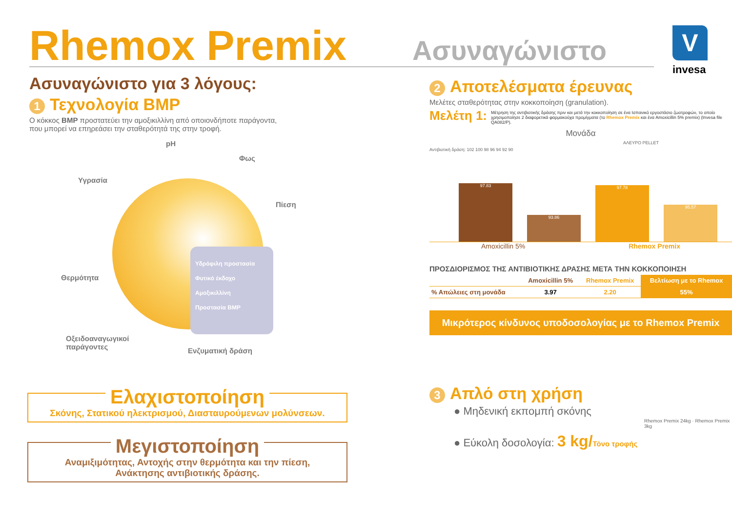Rhemox Premix
Ασυναγώνιστο
V
invesa
Ασυναγώνιστο για 3 λόγους:
1 Τεχνολογία BMP
Ο κόκκος BMP προστατεύει την αμοξικιλλίνη από οποιονδήποτε παράγοντα,
που μπορεί να επηρεάσει την σταθερότητά της στην τροφή.
Υδρόφιλη προστασία
Φυτικό έκδοχο
Αμοξικιλλίνη
Προστασία BMP
pH
Φως
Υγρασία
Πίεση
Θερμότητα
Οξειδοαναγωγικοί
παράγοντες Ενζυματική δράση
Ελαχιστοποίηση
Σκόνης, Στατικού ηλεκτρισμού, Διασταυρούμενων μολύνσεων.
Μεγιστοποίηση
Αναμιξιμότητας, Αντοχής στην θερμότητα και την πίεση,
Ανάκτησης αντιβιοτικής δράσης.
2 Αποτελέσματα έρευνας
Μελέτες σταθερότητας στην κοκκοποίηση (granulation).
Μελέτη 1:
Μέτρηση της αντιβιοτικής δράσης πριν και μετά την κοκκοποίηση σε ένα Ισπανικό εργοστάσιο ζωοτροφών, το οποίο χρησιμοποίησε 2 διαφορετικά φαρμακούχα προμίγματα (το Rhemox Premix και ένα Amoxicillin 5% premix) (Invesa file QA082/P).
Μονάδα
ΑΛΕΥΡΟ PELLET
Αντιβιοτική δράση: 102 100 98 96 94 92 90
97.83
93.86
97.78
95.57
Amoxicillin 5% Rhemox Premix
ΠΡΟΣΔΙΟΡΙΣΜΟΣ ΤΗΣ ΑΝΤΙΒΙΟΤΙΚΗΣ ΔΡΑΣΗΣ ΜΕΤΑ ΤΗΝ ΚΟΚΚΟΠΟΙΗΣΗ
| | Amoxicillin 5% | Rhemox Premix | Βελτίωση με το Rhemox |
| --- | --- | --- | --- |
| % Απώλειες στη μονάδα | 3.97 | 2.20 | 55% |
Μικρότερος κίνδυνος υποδοσολογίας με το Rhemox Premix
3 Απλό στη χρήση
● Μηδενική εκπομπή σκόνης
● Εύκολη δοσολογία: 3 kg/Τόνο τροφής
Rhemox Premix 24kg · Rhemox Premix 3kg